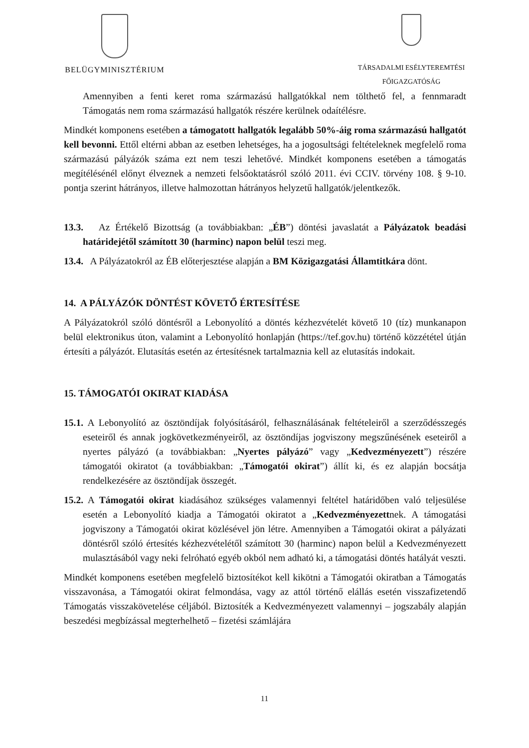BELÜGYMINISZTÉRIUM
TÁRSADALMI ESÉLYTEREMTÉSI
FŐIGAZGATÓSÁG
Amennyiben a fenti keret roma származású hallgatókkal nem tölthető fel, a fennmaradt Támogatás nem roma származású hallgatók részére kerülnek odaítélésre.
Mindkét komponens esetében a támogatott hallgatók legalább 50%-áig roma származású hallgatót kell bevonni. Ettől eltérni abban az esetben lehetséges, ha a jogosultsági feltételeknek megfelelő roma származású pályázók száma ezt nem teszi lehetővé. Mindkét komponens esetében a támogatás megítélésénél előnyt élveznek a nemzeti felsőoktatásról szóló 2011. évi CCIV. törvény 108. § 9-10. pontja szerint hátrányos, illetve halmozottan hátrányos helyzetű hallgatók/jelentkezők.
13.3. Az Értékelő Bizottság (a továbbiakban: „ÉB”) döntési javaslatát a Pályázatok beadási határidejétől számított 30 (harminc) napon belül teszi meg.
13.4. A Pályázatokról az ÉB előterjesztése alapján a BM Közigazgatási Államtitkára dönt.
14. A PÁLYÁZÓK DÖNTÉST KÖVETŐ ÉRTESÍTÉSE
A Pályázatokról szóló döntésről a Lebonyolító a döntés kézhezvételét követő 10 (tíz) munkanapon belül elektronikus úton, valamint a Lebonyolító honlapján (https://tef.gov.hu) történő közzététel útján értesíti a pályázót. Elutasítás esetén az értesítésnek tartalmaznia kell az elutasítás indokait.
15. TÁMOGATÓI OKIRAT KIADÁSA
15.1. A Lebonyolító az ösztöndíjak folyósításáról, felhasználásának feltételeiről a szerződésszegés eseteiről és annak jogkövetkezményeiről, az ösztöndíjas jogviszony megszűnésének eseteiről a nyertes pályázó (a továbbiakban: „Nyertes pályázó” vagy „Kedvezményezett”) részére támogatói okiratot (a továbbiakban: „Támogatói okirat”) állít ki, és ez alapján bocsátja rendelkezésére az ösztöndíjak összegét.
15.2. A Támogatói okirat kiadásához szükséges valamennyi feltétel határidőben való teljesülése esetén a Lebonyolító kiadja a Támogatói okiratot a „Kedvezményezettnek. A támogatási jogviszony a Támogatói okirat közlésével jön létre. Amennyiben a Támogatói okirat a pályázati döntésről szóló értesítés kézhezvételétől számított 30 (harminc) napon belül a Kedvezményezett mulasztásából vagy neki felróható egyéb okból nem adható ki, a támogatási döntés hatályát veszti.
Mindkét komponens esetében megfelelő biztosítékot kell kikötni a Támogatói okiratban a Támogatás visszavonása, a Támogatói okirat felmondása, vagy az attól történő elállás esetén visszafizetendő Támogatás visszakövetelése céljából. Biztosíték a Kedvezményezett valamennyi – jogszabály alapján beszedési megbízással megterhelhető – fizetési számlájára
11